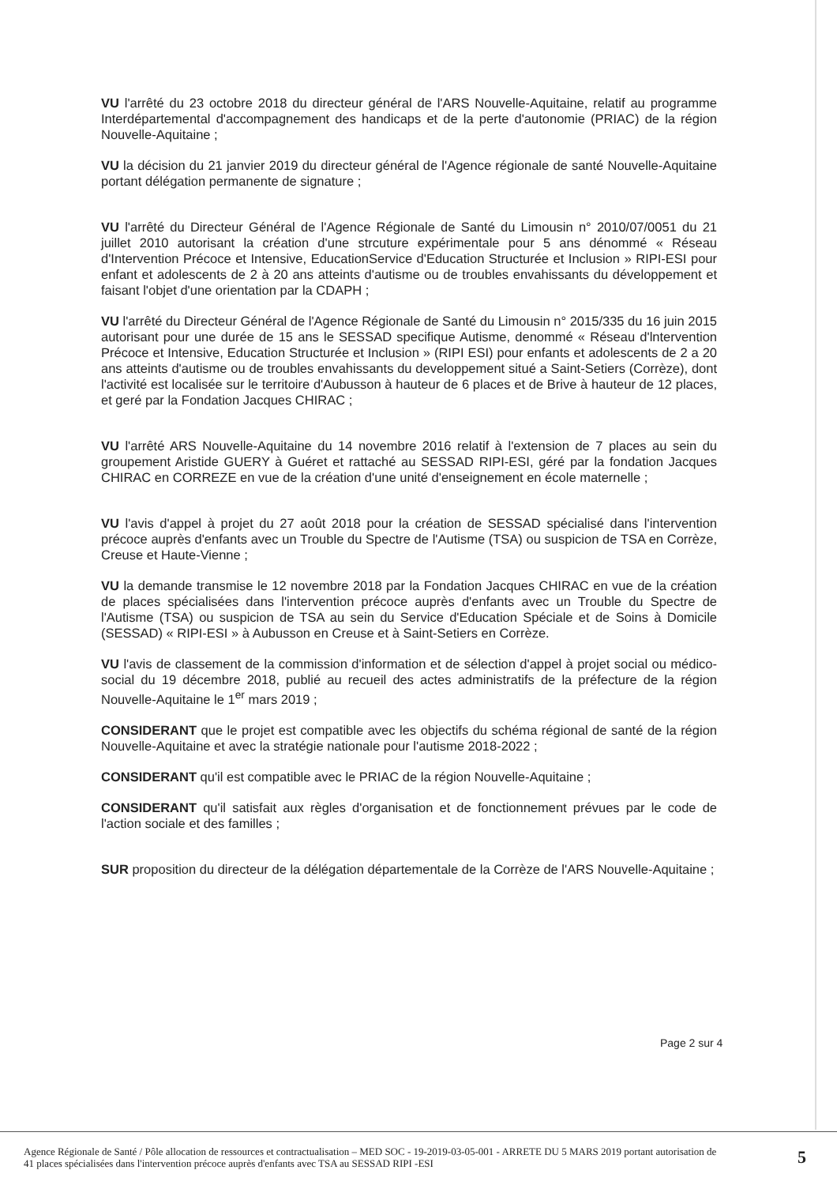VU l'arrêté du 23 octobre 2018 du directeur général de l'ARS Nouvelle-Aquitaine, relatif au programme Interdépartemental d'accompagnement des handicaps et de la perte d'autonomie (PRIAC) de la région Nouvelle-Aquitaine ;
VU la décision du 21 janvier 2019 du directeur général de l'Agence régionale de santé Nouvelle-Aquitaine portant délégation permanente de signature ;
VU l'arrêté du Directeur Général de l'Agence Régionale de Santé du Limousin n° 2010/07/0051 du 21 juillet 2010 autorisant la création d'une strcuture expérimentale pour 5 ans dénommé « Réseau d'Intervention Précoce et Intensive, EducationService d'Education Structurée et Inclusion » RIPI-ESI pour enfant et adolescents de 2 à 20 ans atteints d'autisme ou de troubles envahissants du développement et faisant l'objet d'une orientation par la CDAPH ;
VU l'arrêté du Directeur Général de l'Agence Régionale de Santé du Limousin n° 2015/335 du 16 juin 2015 autorisant pour une durée de 15 ans le SESSAD specifique Autisme, denommé « Réseau d'lntervention Précoce et Intensive, Education Structurée et Inclusion » (RIPI ESI) pour enfants et adolescents de 2 a 20 ans atteints d'autisme ou de troubles envahissants du developpement situé a Saint-Setiers (Corrèze), dont l'activité est localisée sur le territoire d'Aubusson à hauteur de 6 places et de Brive à hauteur de 12 places, et geré par la Fondation Jacques CHIRAC ;
VU l'arrêté ARS Nouvelle-Aquitaine du 14 novembre 2016 relatif à l'extension de 7 places au sein du groupement Aristide GUERY à Guéret et rattaché au SESSAD RIPI-ESI, géré par la fondation Jacques CHIRAC en CORREZE en vue de la création d'une unité d'enseignement en école maternelle ;
VU l'avis d'appel à projet du 27 août 2018 pour la création de SESSAD spécialisé dans l'intervention précoce auprès d'enfants avec un Trouble du Spectre de l'Autisme (TSA) ou suspicion de TSA en Corrèze, Creuse et Haute-Vienne ;
VU la demande transmise le 12 novembre 2018 par la Fondation Jacques CHIRAC en vue de la création de places spécialisées dans l'intervention précoce auprès d'enfants avec un Trouble du Spectre de l'Autisme (TSA) ou suspicion de TSA au sein du Service d'Education Spéciale et de Soins à Domicile (SESSAD) « RIPI-ESI » à Aubusson en Creuse et à Saint-Setiers en Corrèze.
VU l'avis de classement de la commission d'information et de sélection d'appel à projet social ou médico-social du 19 décembre 2018, publié au recueil des actes administratifs de la préfecture de la région Nouvelle-Aquitaine le 1<sup>er</sup> mars 2019 ;
CONSIDERANT que le projet est compatible avec les objectifs du schéma régional de santé de la région Nouvelle-Aquitaine et avec la stratégie nationale pour l'autisme 2018-2022 ;
CONSIDERANT qu'il est compatible avec le PRIAC de la région Nouvelle-Aquitaine ;
CONSIDERANT qu'il satisfait aux règles d'organisation et de fonctionnement prévues par le code de l'action sociale et des familles ;
SUR proposition du directeur de la délégation départementale de la Corrèze de l'ARS Nouvelle-Aquitaine ;
Page 2 sur 4
Agence Régionale de Santé / Pôle allocation de ressources et contractualisation – MED SOC - 19-2019-03-05-001 - ARRETE DU 5 MARS 2019 portant autorisation de 41 places spécialisées dans l'intervention précoce auprès d'enfants avec TSA au SESSAD RIPI -ESI
5